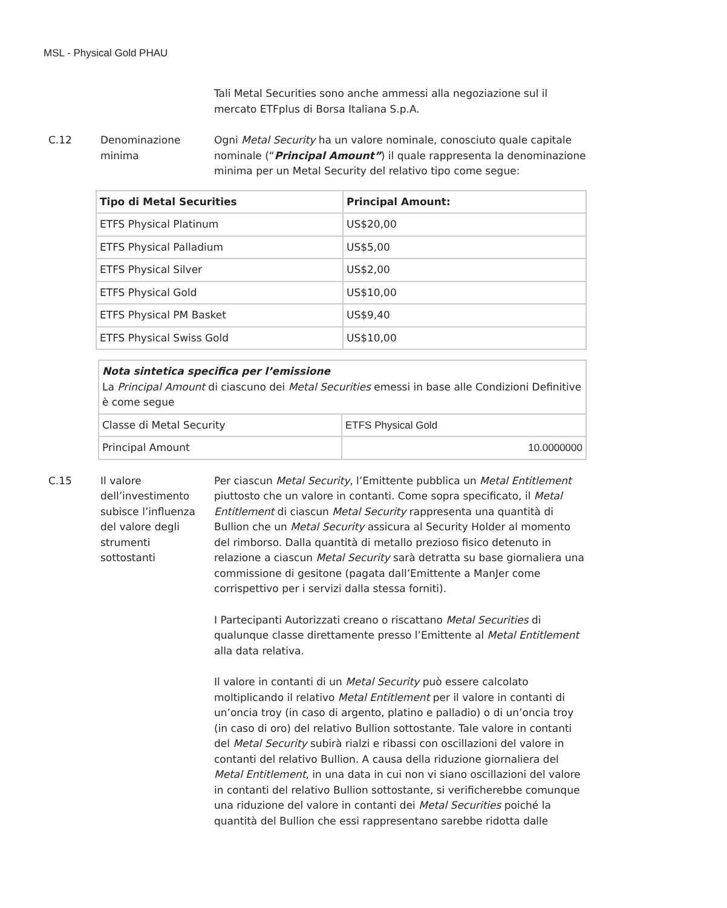MSL - Physical Gold PHAU
Tali Metal Securities sono anche ammessi alla negoziazione sul il mercato ETFplus di Borsa Italiana S.p.A.
C.12 Denominazione minima
Ogni Metal Security ha un valore nominale, conosciuto quale capitale nominale (“Principal Amount”) il quale rappresenta la denominazione minima per un Metal Security del relativo tipo come segue:
| Tipo di Metal Securities | Principal Amount: |
| --- | --- |
| ETFS Physical Platinum | US$20,00 |
| ETFS Physical Palladium | US$5,00 |
| ETFS Physical Silver | US$2,00 |
| ETFS Physical Gold | US$10,00 |
| ETFS Physical PM Basket | US$9,40 |
| ETFS Physical Swiss Gold | US$10,00 |
| Nota sintetica specifica per l’emissione La Principal Amount di ciascuno dei Metal Securities emessi in base alle Condizioni Definitive è come segue | |
| Classe di Metal Security | ETFS Physical Gold |
| Principal Amount | 10.0000000 |
C.15 Il valore dell’investimento subisce l’influenza del valore degli strumenti sottostanti
Per ciascun Metal Security, l’Emittente pubblica un Metal Entitlement piuttosto che un valore in contanti. Come sopra specificato, il Metal Entitlement di ciascun Metal Security rappresenta una quantità di Bullion che un Metal Security assicura al Security Holder al momento del rimborso. Dalla quantità di metallo prezioso fisico detenuto in relazione a ciascun Metal Security sarà detratta su base giornaliera una commissione di gesitone (pagata dall’Emittente a ManJer come corrispettivo per i servizi dalla stessa forniti).
I Partecipanti Autorizzati creano o riscattano Metal Securities di qualunque classe direttamente presso l’Emittente al Metal Entitlement alla data relativa.
Il valore in contanti di un Metal Security può essere calcolato moltiplicando il relativo Metal Entitlement per il valore in contanti di un’oncia troy (in caso di argento, platino e palladio) o di un’oncia troy (in caso di oro) del relativo Bullion sottostante. Tale valore in contanti del Metal Security subirà rialzi e ribassi con oscillazioni del valore in contanti del relativo Bullion. A causa della riduzione giornaliera del Metal Entitlement, in una data in cui non vi siano oscillazioni del valore in contanti del relativo Bullion sottostante, si verificherebbe comunque una riduzione del valore in contanti dei Metal Securities poiché la quantità del Bullion che essi rappresentano sarebbe ridotta dalle